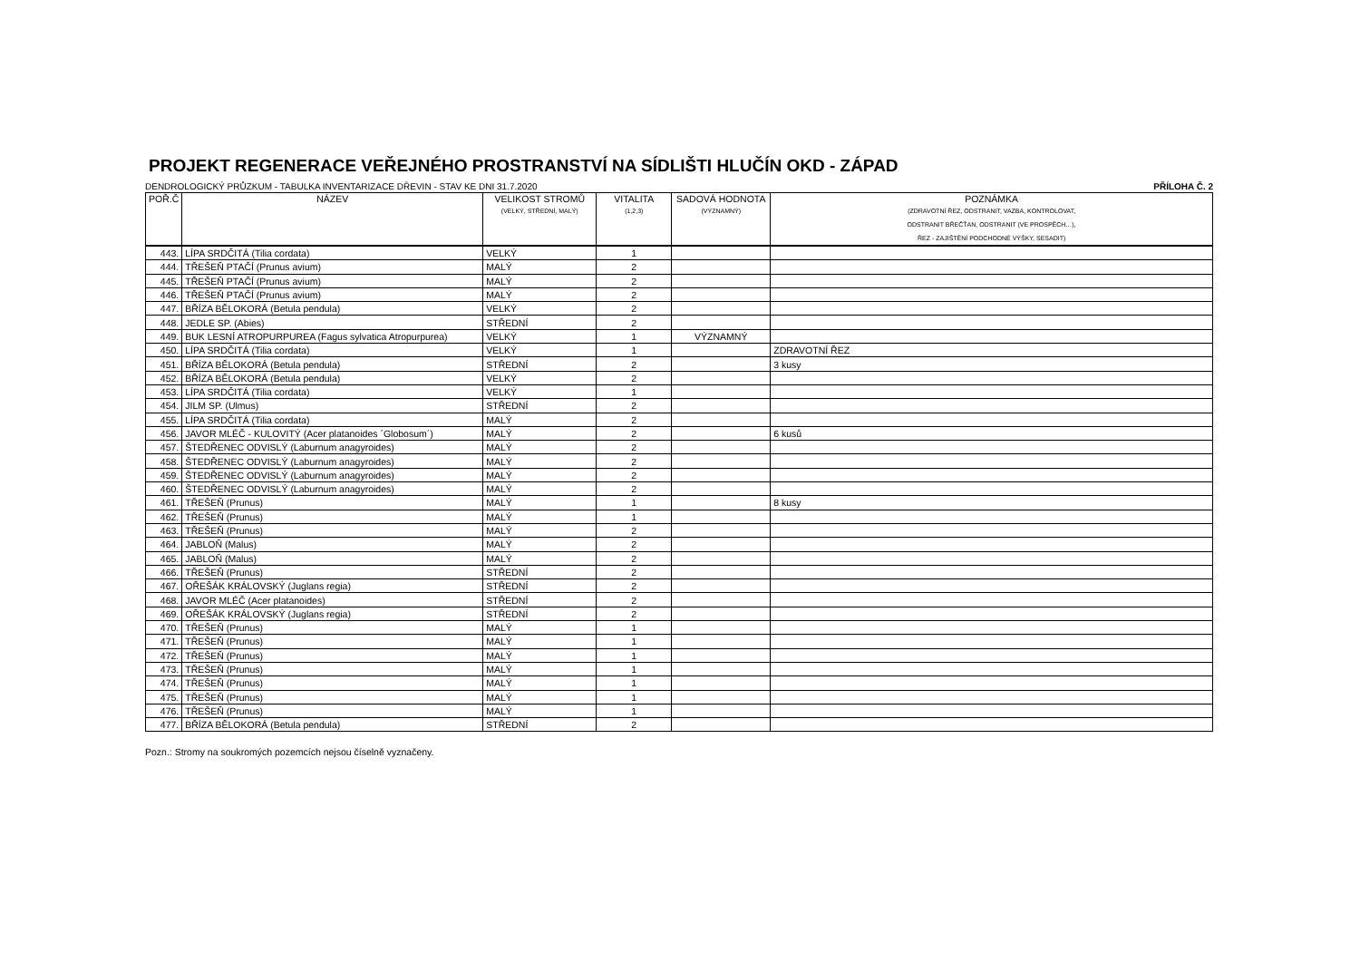PROJEKT REGENERACE VEŘEJNÉHO PROSTRANSTVÍ NA SÍDLIŠTI HLUČÍN OKD - ZÁPAD
DENDROLOGICKÝ PRŮZKUM - TABULKA INVENTARIZACE DŘEVIN - STAV KE DNI 31.7.2020 PŘÍLOHA Č. 2
| POŘ.Č | NÁZEV | VELIKOST STROMŮ (VELKÝ, STŘEDNÍ, MALÝ) | VITALITA (1,2,3) | SADOVÁ HODNOTA (VÝZNAMNÝ) | POZNÁMKA (ZDRAVOTNÍ ŘEZ, ODSTRANIT, VAZBA, KONTROLOVAT, ODSTRANIT BŘEČŤAN, ODSTRANIT (VE PROSPĚCH…), ŘEZ - ZAJIŠTĚNÍ PODCHODNÉ VÝŠKY, SESADIT) |
| --- | --- | --- | --- | --- | --- |
| 443. | LÍPA SRDČITÁ (Tilia cordata) | VELKÝ | 1 | | |
| 444. | TŘEŠEŇ PTAČÍ (Prunus avium) | MALÝ | 2 | | |
| 445. | TŘEŠEŇ PTAČÍ (Prunus avium) | MALÝ | 2 | | |
| 446. | TŘEŠEŇ PTAČÍ (Prunus avium) | MALÝ | 2 | | |
| 447. | BŘÍZA BĚLOKORÁ (Betula pendula) | VELKÝ | 2 | | |
| 448. | JEDLE SP. (Abies) | STŘEDNÍ | 2 | | |
| 449. | BUK LESNÍ ATROPURPUREA (Fagus sylvatica Atropurpurea) | VELKÝ | 1 | VÝZNAMNÝ | |
| 450. | LÍPA SRDČITÁ (Tilia cordata) | VELKÝ | 1 | | ZDRAVOTNÍ ŘEZ |
| 451. | BŘÍZA BĚLOKORÁ (Betula pendula) | STŘEDNÍ | 2 | | 3 kusy |
| 452. | BŘÍZA BĚLOKORÁ (Betula pendula) | VELKÝ | 2 | | |
| 453. | LÍPA SRDČITÁ (Tilia cordata) | VELKÝ | 1 | | |
| 454. | JILM SP. (Ulmus) | STŘEDNÍ | 2 | | |
| 455. | LÍPA SRDČITÁ (Tilia cordata) | MALÝ | 2 | | |
| 456. | JAVOR MLÉČ - KULOVITÝ (Acer platanoides ´Globosum´) | MALÝ | 2 | | 6 kusů |
| 457. | ŠTEDŘENEC ODVISLÝ (Laburnum anagyroides) | MALÝ | 2 | | |
| 458. | ŠTEDŘENEC ODVISLÝ (Laburnum anagyroides) | MALÝ | 2 | | |
| 459. | ŠTEDŘENEC ODVISLÝ (Laburnum anagyroides) | MALÝ | 2 | | |
| 460. | ŠTEDŘENEC ODVISLÝ (Laburnum anagyroides) | MALÝ | 2 | | |
| 461. | TŘEŠEŇ (Prunus) | MALÝ | 1 | | 8 kusy |
| 462. | TŘEŠEŇ (Prunus) | MALÝ | 1 | | |
| 463. | TŘEŠEŇ (Prunus) | MALÝ | 2 | | |
| 464. | JABLOŇ (Malus) | MALÝ | 2 | | |
| 465. | JABLOŇ (Malus) | MALÝ | 2 | | |
| 466. | TŘEŠEŇ (Prunus) | STŘEDNÍ | 2 | | |
| 467. | OŘEŠÁK KRÁLOVSKÝ (Juglans regia) | STŘEDNÍ | 2 | | |
| 468. | JAVOR MLÉČ (Acer platanoides) | STŘEDNÍ | 2 | | |
| 469. | OŘEŠÁK KRÁLOVSKÝ (Juglans regia) | STŘEDNÍ | 2 | | |
| 470. | TŘEŠEŇ (Prunus) | MALÝ | 1 | | |
| 471. | TŘEŠEŇ (Prunus) | MALÝ | 1 | | |
| 472. | TŘEŠEŇ (Prunus) | MALÝ | 1 | | |
| 473. | TŘEŠEŇ (Prunus) | MALÝ | 1 | | |
| 474. | TŘEŠEŇ (Prunus) | MALÝ | 1 | | |
| 475. | TŘEŠEŇ (Prunus) | MALÝ | 1 | | |
| 476. | TŘEŠEŇ (Prunus) | MALÝ | 1 | | |
| 477. | BŘÍZA BĚLOKORÁ (Betula pendula) | STŘEDNÍ | 2 | | |
Pozn.: Stromy na soukromých pozemcích nejsou číselně vyznačeny.